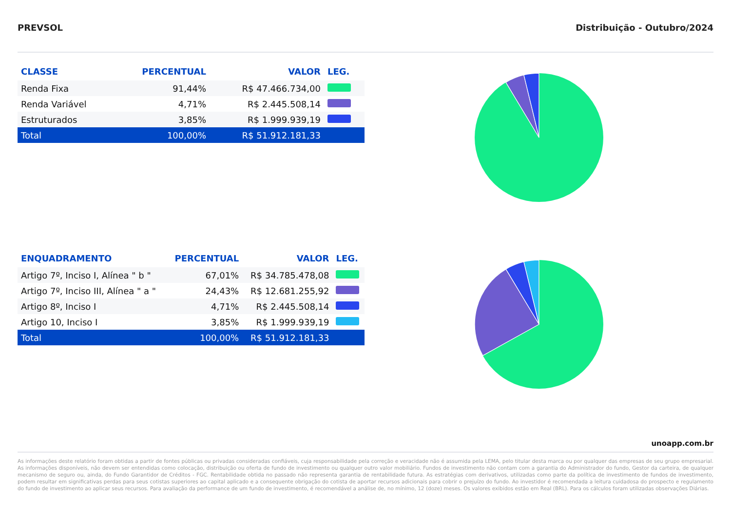PREVSOL Distribuição - Outubro/2024
| CLASSE | PERCENTUAL | VALOR | LEG. |
| --- | --- | --- | --- |
| Renda Fixa | 91,44% | R$ 47.466.734,00 | |
| Renda Variável | 4,71% | R$ 2.445.508,14 | |
| Estruturados | 3,85% | R$ 1.999.939,19 | |
| Total | 100,00% | R$ 51.912.181,33 | |
| ENQUADRAMENTO | PERCENTUAL | VALOR | LEG. |
| --- | --- | --- | --- |
| Artigo 7º, Inciso I, Alínea " b " | 67,01% | R$ 34.785.478,08 | |
| Artigo 7º, Inciso III, Alínea " a " | 24,43% | R$ 12.681.255,92 | |
| Artigo 8º, Inciso I | 4,71% | R$ 2.445.508,14 | |
| Artigo 10, Inciso I | 3,85% | R$ 1.999.939,19 | |
| Total | 100,00% | R$ 51.912.181,33 | |
unoapp.com.br
As informações deste relatório foram obtidas a partir de fontes públicas ou privadas consideradas confiáveis, cuja responsabilidade pela correção e veracidade não é assumida pela LEMA, pelo titular desta marca ou por qualquer das empresas de seu grupo empresarial. As informações disponíveis, não devem ser entendidas como colocação, distribuição ou oferta de fundo de investimento ou qualquer outro valor mobiliário. Fundos de investimento não contam com a garantia do Administrador do fundo, Gestor da carteira, de qualquer mecanismo de seguro ou, ainda, do Fundo Garantidor de Créditos - FGC. Rentabilidade obtida no passado não representa garantia de rentabilidade futura. As estratégias com derivativos, utilizadas como parte da política de investimento de fundos de investimento, podem resultar em significativas perdas para seus cotistas superiores ao capital aplicado e a consequente obrigação do cotista de aportar recursos adicionais para cobrir o prejuízo do fundo. Ao investidor é recomendada a leitura cuidadosa do prospecto e regulamento do fundo de investimento ao aplicar seus recursos. Para avaliação da performance de um fundo de investimento, é recomendável a análise de, no mínimo, 12 (doze) meses. Os valores exibidos estão em Real (BRL). Para os cálculos foram utilizadas observações Diárias.